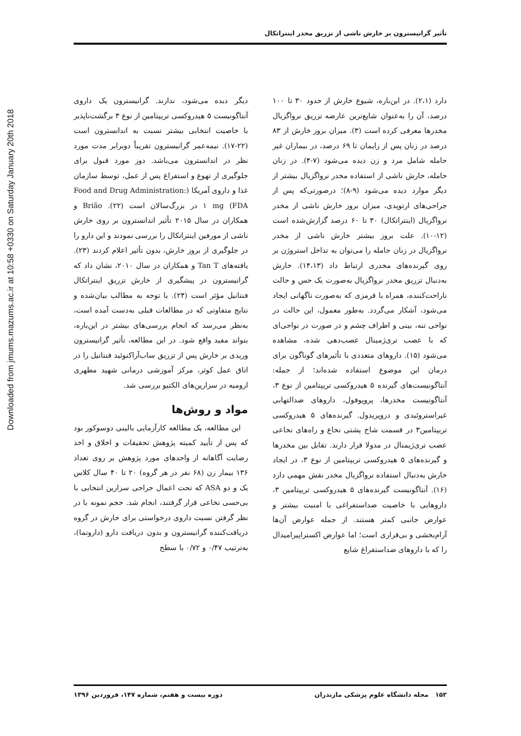Downloaded from jmums.mazums.ac.ir at 10:58 +0330 on Saturday January 20th 2018
تأثیر گرانیسترون بر خارش ناشی از تزریق مخدر اینتراتکال
دارد (۲،۱). در این‌باره، شیوع خارش از حدود ۳۰ تا ۱۰۰ درصد، آن را به‌عنوان شایع‌ترین عارضه تزریق نرواگزیال مخدرها معرفی کرده است (۳). میزان بروز خارش از ۸۳ درصد در زنان پس از زایمان تا ۶۹ درصد، در بیماران غیر حامله شامل مرد و زن دیده می‌شود (۷-۴). در زنان حامله، خارش ناشی از استفاده مخدر نرواگزیال بیشتر از دیگر موارد دیده می‌شود (۹-۸)؛ درصورتی‌که پس از جراحی‌های ارتوپدی، میزان بروز خارش ناشی از مخدر نرواگزیال (اینتراتکال) ۳۰ تا ۶۰ درصد گزارش‌شده است (۱۲-۱۰). علت بروز بیشتر خارش ناشی از مخدر نرواگزیال در زنان حامله را می‌توان به تداخل استروژن بر روی گیرنده‌های مخدری ارتباط داد (۱۴،۱۳). خارش به‌دنبال تزریق مخدر نرواگزیال به‌صورت یک حس و حالت ناراحت‌کننده، همراه با قرمزی که به‌صورت ناگهانی ایجاد می‌شود، آشکار می‌گردد. به‌طور معمول، این حالت در نواحی تنه، بینی و اطراف چشم و در صورت در نواحی‌ای که با عصب تری‌ژمینال عصب‌دهی شده، مشاهده می‌شود (۱۵). داروهای متعددی با تأثیرهای گوناگون برای درمان این موضوع استفاده شده‌اند؛ از جمله: آنتاگونیست‌های گیرنده ۵ هیدروکسی تریپتامین از نوع ۳، آنتاگونیست مخدرها، پروپوفول، داروهای ضدالتهابی غیراستروئیدی و دروپریدول. گیرنده‌های ۵ هیدروکسی تریپتامین۳ در قسمت شاخ پشتی نخاع و راه‌های نخاعی عصب تری‌ژیمنال در مدولا قرار دارند. تقابل بین مخدرها و گیرنده‌های ۵ هیدروکسی تریپتامین از نوع ۳، در ایجاد خارش به‌دنبال استفاده نرواگزیال مخدر نقش مهمی دارد (۱۶). آنتاگونیست گیرنده‌های ۵ هیدروکسی تریپتامین ۳، داروهایی با خاصیت ضداستفراغی با امنیت بیشتر و عوارض جانبی کمتر هستند. از جمله عوارض آن‌ها آرام‌بخشی و بی‌قراری است؛ اما عوارض اکستراپیرامیدال را که با داروهای ضداستفراغ شایع
دیگر دیده می‌شود، ندارند. گرانیسترون یک داروی آنتاگونیست ۵ هیدروکسی تریپتامین از نوع ۳ برگشت‌ناپذیر با خاصیت انتخابی بیشتر نسبت به اندانسترون است (۲۲-۱۷). نیمه‌عمر گرانیسترون تقریباً دوبرابر مدت مورد نظر در اندانسترون می‌باشد. دوز مورد قبول برای جلوگیری از تهوع و استفراغ پس از عمل، توسط سازمان غذا و داروی آمریکا (Food and Drug Administration: FDA) ۱ mg در بزرگ‌سالان است (۲۲). Brião و همکاران در سال ۲۰۱۵ تأثیر اندانسترون بر روی خارش ناشی از مورفین اینتراتکال را بررسی نمودند و این دارو را در جلوگیری از بروز خارش، بدون تأثیر اعلام کردند (۲۳). یافته‌های Tan T و همکاران در سال ۲۰۱۰، نشان داد که گرانیسترون در پیشگیری از خارش تزریق اینتراتکال فنتانیل مؤثر است (۲۴). با توجه به مطالب بیان‌شده و نتایج متفاوتی که در مطالعات قبلی به‌دست آمده است، به‌نظر می‌رسد که انجام بررسی‌های بیشتر در این‌باره، بتواند مفید واقع شود. در این مطالعه، تأثیر گرانیسترون وریدی بر خارش پس از تزریق ساب‌آراکنوئید فنتانیل را در اتاق عمل کوثر، مرکز آموزشی درمانی شهید مطهری ارومیه در سزارین‌های الکتیو بررسی شد.
مواد و روش‌ها
این مطالعه، یک مطالعه کارآزمایی بالینی دوسوکور بود که پس از تأیید کمیته پژوهش تحقیقات و اخلاق و اخذ رضایت آگاهانه از واحدهای مورد پژوهش بر روی تعداد ۱۳۶ بیمار زن (۶۸ نفر در هر گروه) ۲۰ تا ۴۰ سال کلاس یک و دو ASA که تحت اعمال جراحی سزارین انتخابی با بی‌حسی نخاعی قرار گرفتند، انجام شد. حجم نمونه با در نظر گرفتن نسبت داروی درخواستی برای خارش در گروه دریافت‌کننده گرانیسترون و بدون دریافت دارو (دارونما)، به‌ترتیب ۰/۴۷ و ۰/۷۲ با سطح
۱۵۲ مجله دانشگاه علوم پزشکی مازندران دوره بیست و هفتم، شماره ۱۴۷، فروردین ۱۳۹۶